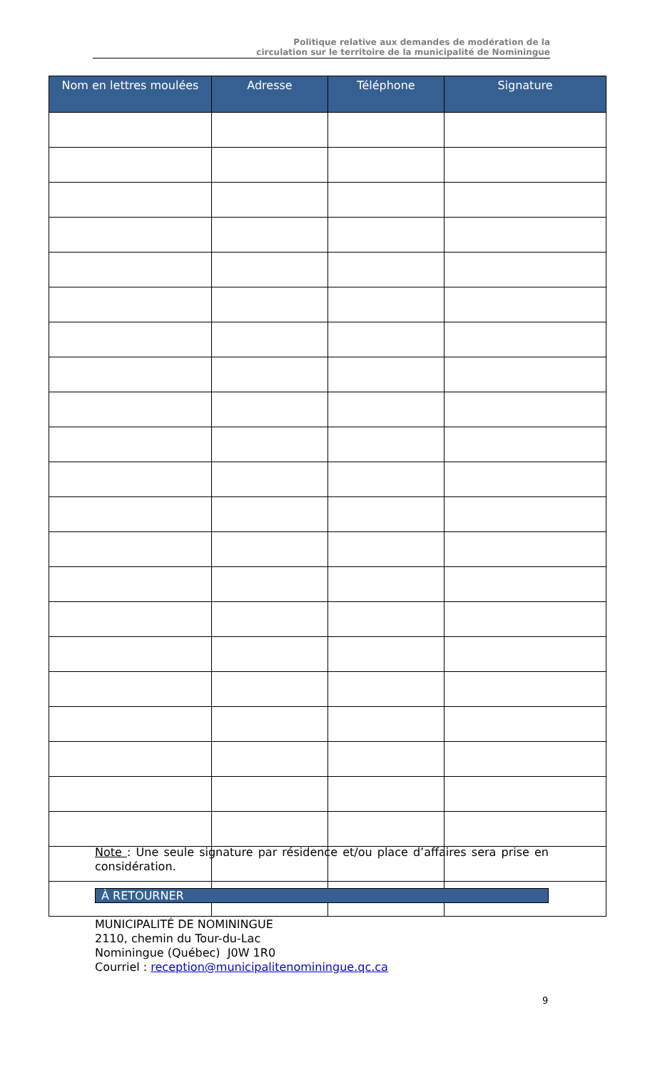Politique relative aux demandes de modération de la
circulation sur le territoire de la municipalité de Nominingue
| Nom en lettres moulées | Adresse | Téléphone | Signature |
| --- | --- | --- | --- |
Note : Une seule signature par résidence et/ou place d’affaires sera prise en considération.
À RETOURNER
MUNICIPALITÉ DE NOMININGUE
2110, chemin du Tour-du-Lac
Nominingue (Québec) J0W 1R0
Courriel : reception@municipalitenominingue.qc.ca
9